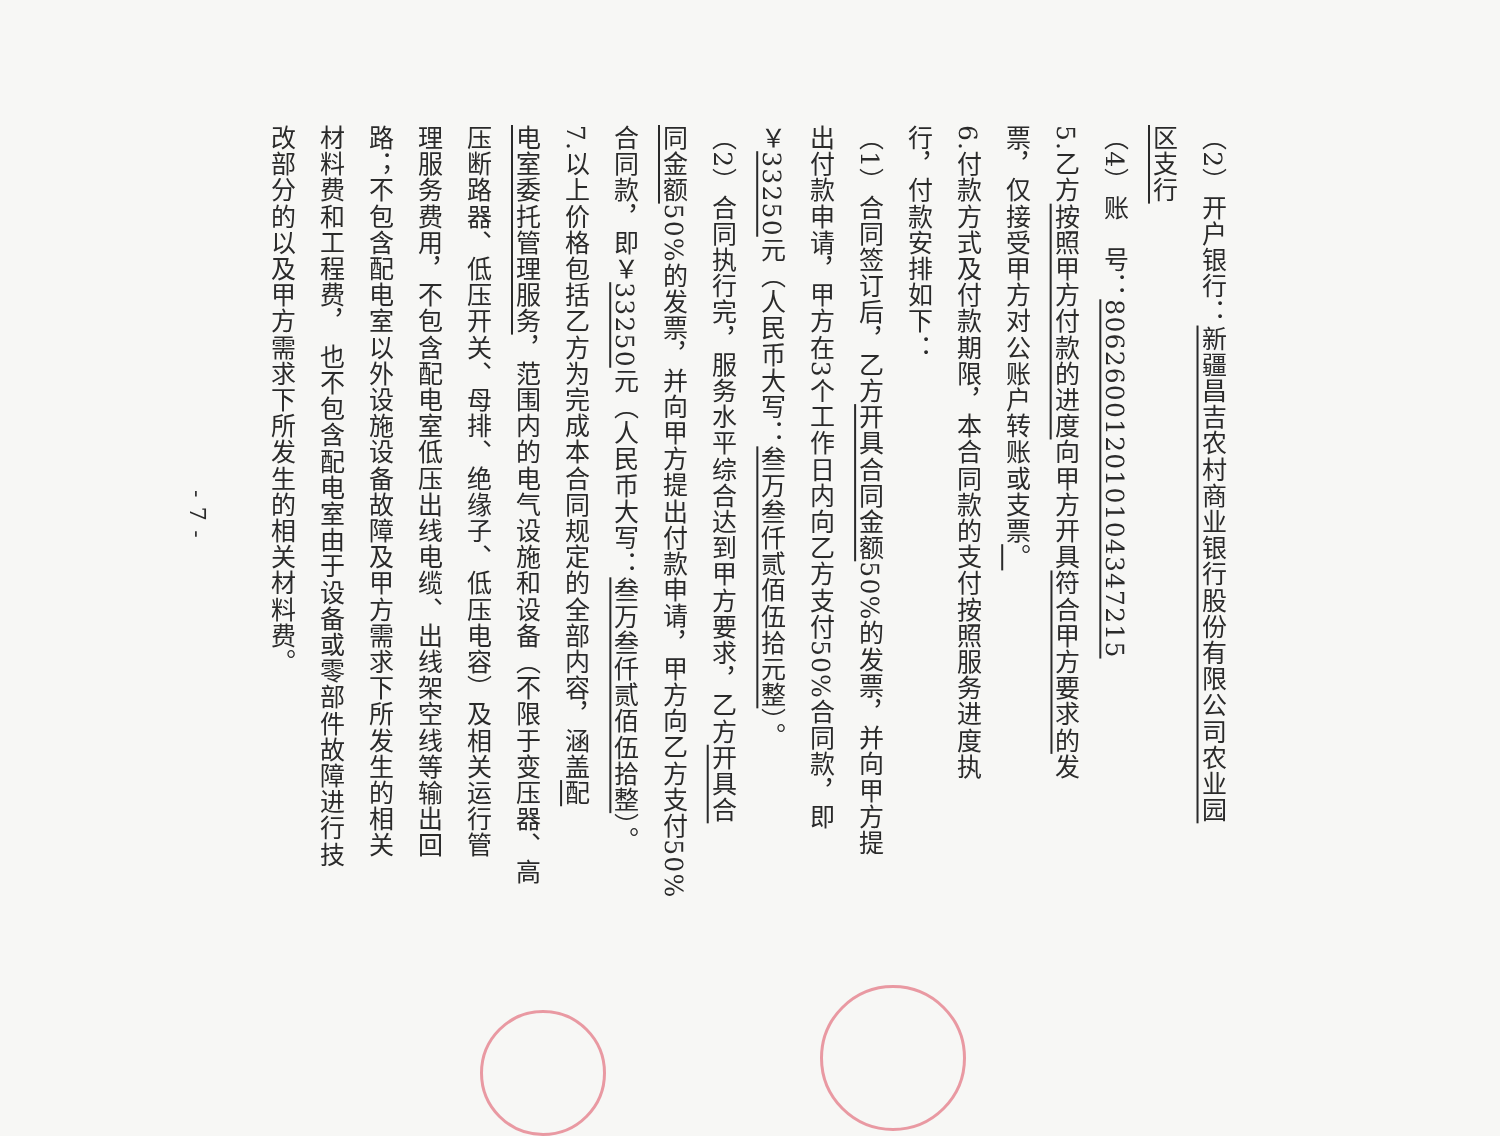（2）开户银行：新疆昌吉农村商业银行股份有限公司农业园
区支行
（4）账　号：806260012010104347215
5.乙方按照甲方付款的进度向甲方开具符合甲方要求的发
票，仅接受甲方对公账户转账或支票。
6.付款方式及付款期限，本合同款的支付按照服务进度执
行，付款安排如下：
（1）合同签订后，乙方开具合同金额50%的发票，并向甲方提
出付款申请，甲方在3个工作日内向乙方支付50%合同款，即
￥33250元（人民币大写：叁万叁仟贰佰伍拾元整）。
（2）合同执行完，服务水平综合达到甲方要求，乙方开具合
同金额50%的发票，并向甲方提出付款申请，甲方向乙方支付50%
合同款，即￥33250元（人民币大写：叁万叁仟贰佰伍拾整）。
7.以上价格包括乙方为完成本合同规定的全部内容，涵盖配
电室委托管理服务，范围内的电气设施和设备（不限于变压器、高
压断路器、低压开关、母排、绝缘子、低压电容）及相关运行管
理服务费用，不包含配电室低压出线电缆、出线架空线等输出回
路；不包含配电室以外设施设备故障及甲方需求下所发生的相关
材料费和工程费， 也不包含配电室由于设备或零部件故障进行技
改部分的以及甲方需求下所发生的相关材料费。
- 7 -